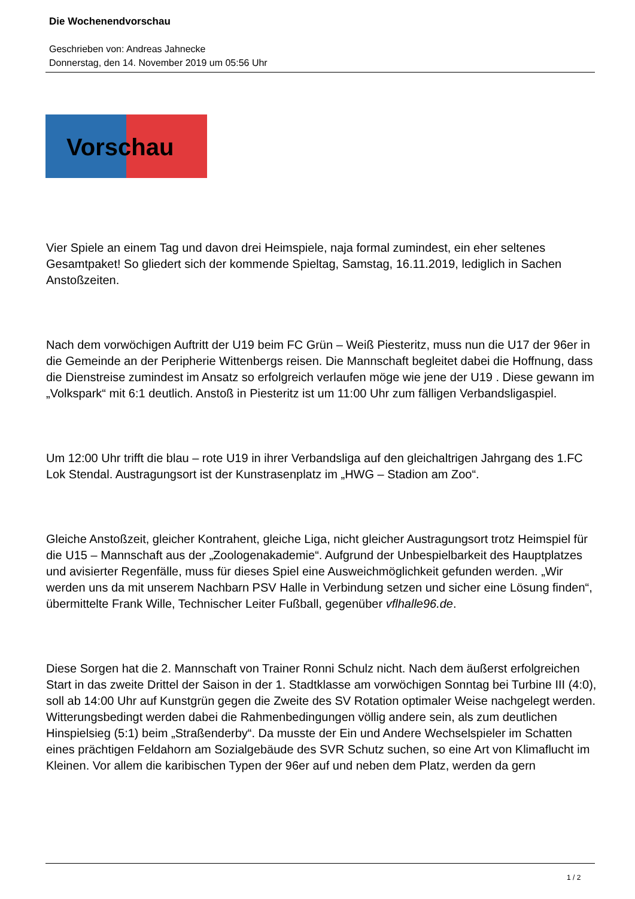Die Wochenendvorschau
Geschrieben von: Andreas Jahnecke
Donnerstag, den 14. November 2019 um 05:56 Uhr
Vorschau
Vier Spiele an einem Tag und davon drei Heimspiele, naja formal zumindest, ein eher seltenes Gesamtpaket! So gliedert sich der kommende Spieltag, Samstag, 16.11.2019, lediglich in Sachen Anstoßzeiten.
Nach dem vorwöchigen Auftritt der U19 beim FC Grün – Weiß Piesteritz, muss nun die U17 der 96er in die Gemeinde an der Peripherie Wittenbergs reisen. Die Mannschaft begleitet dabei die Hoffnung, dass die Dienstreise zumindest im Ansatz so erfolgreich verlaufen möge wie jene der U19 . Diese gewann im „Volkspark“ mit 6:1 deutlich. Anstoß in Piesteritz ist um 11:00 Uhr zum fälligen Verbandsligaspiel.
Um 12:00 Uhr trifft die blau – rote U19 in ihrer Verbandsliga auf den gleichaltrigen Jahrgang des 1.FC Lok Stendal. Austragungsort ist der Kunstrasenplatz im „HWG – Stadion am Zoo“.
Gleiche Anstoßzeit, gleicher Kontrahent, gleiche Liga, nicht gleicher Austragungsort trotz Heimspiel für die U15 – Mannschaft aus der „Zoologenakademie“. Aufgrund der Unbespielbarkeit des Hauptplatzes und avisierter Regenfälle, muss für dieses Spiel eine Ausweichmöglichkeit gefunden werden. „Wir werden uns da mit unserem Nachbarn PSV Halle in Verbindung setzen und sicher eine Lösung finden“, übermittelte Frank Wille, Technischer Leiter Fußball, gegenüber vflhalle96.de.
Diese Sorgen hat die 2. Mannschaft von Trainer Ronni Schulz nicht. Nach dem äußerst erfolgreichen Start in das zweite Drittel der Saison in der 1. Stadtklasse am vorwöchigen Sonntag bei Turbine III (4:0), soll ab 14:00 Uhr auf Kunstgrün gegen die Zweite des SV Rotation optimaler Weise nachgelegt werden. Witterungsbedingt werden dabei die Rahmenbedingungen völlig andere sein, als zum deutlichen Hinspielsieg (5:1) beim „Straßenderby“. Da musste der Ein und Andere Wechselspieler im Schatten eines prächtigen Feldahorn am Sozialgebäude des SVR Schutz suchen, so eine Art von Klimaflucht im Kleinen. Vor allem die karibischen Typen der 96er auf und neben dem Platz, werden da gern
1 / 2